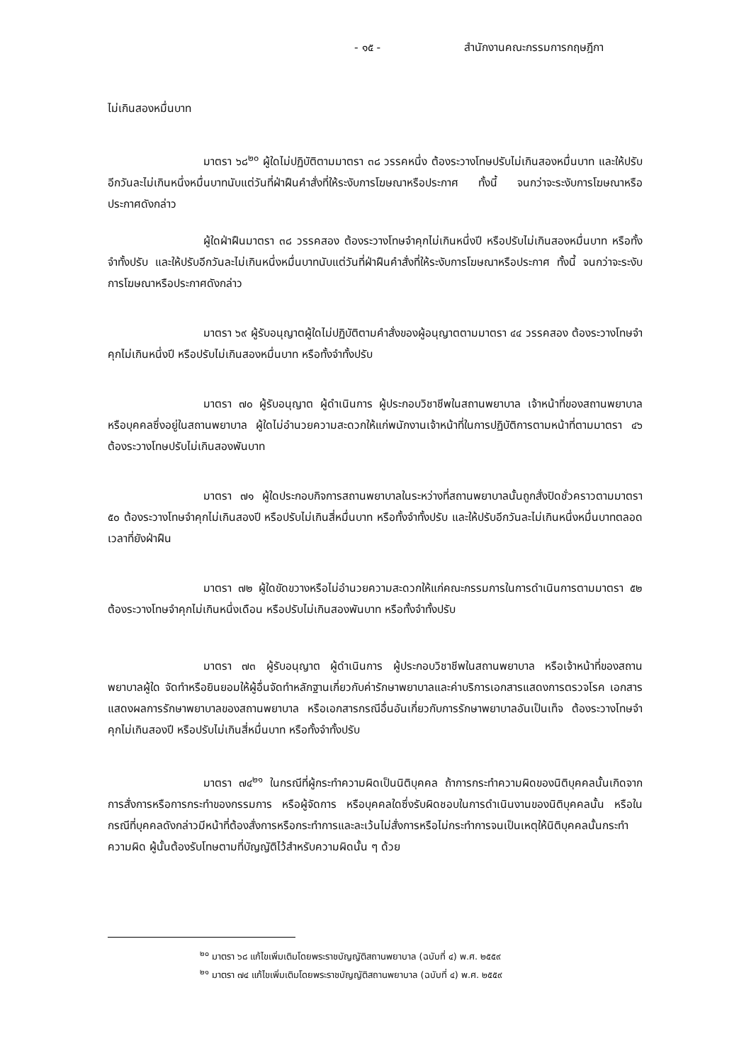- ๑๕ - สำนักงานคณะกรรมการกฤษฎีกา
ไม่เกินสองหมื่นบาท
มาตรา ๖๘<sup>๒๐</sup> ผู้ใดไม่ปฏิบัติตามมาตรา ๓๘ วรรคหนึ่ง ต้องระวางโทษปรับไม่เกินสองหมื่นบาท และให้ปรับอีกวันละไม่เกินหนึ่งหมื่นบาทนับแต่วันที่ฝ่าฝืนคำสั่งที่ให้ระงับการโฆษณาหรือประกาศ ทั้งนี้ จนกว่าจะระงับการโฆษณาหรือประกาศดังกล่าว
ผู้ใดฝ่าฝืนมาตรา ๓๘ วรรคสอง ต้องระวางโทษจำคุกไม่เกินหนึ่งปี หรือปรับไม่เกินสองหมื่นบาท หรือทั้งจำทั้งปรับ และให้ปรับอีกวันละไม่เกินหนึ่งหมื่นบาทนับแต่วันที่ฝ่าฝืนคำสั่งที่ให้ระงับการโฆษณาหรือประกาศ ทั้งนี้ จนกว่าจะระงับการโฆษณาหรือประกาศดังกล่าว
มาตรา ๖๙ ผู้รับอนุญาตผู้ใดไม่ปฏิบัติตามคำสั่งของผู้อนุญาตตามมาตรา ๔๔ วรรคสอง ต้องระวางโทษจำคุกไม่เกินหนึ่งปี หรือปรับไม่เกินสองหมื่นบาท หรือทั้งจำทั้งปรับ
มาตรา ๗๐ ผู้รับอนุญาต ผู้ดำเนินการ ผู้ประกอบวิชาชีพในสถานพยาบาล เจ้าหน้าที่ของสถานพยาบาล หรือบุคคลซึ่งอยู่ในสถานพยาบาล ผู้ใดไม่อำนวยความสะดวกให้แก่พนักงานเจ้าหน้าที่ในการปฏิบัติการตามหน้าที่ตามมาตรา ๔๖ ต้องระวางโทษปรับไม่เกินสองพันบาท
มาตรา ๗๑ ผู้ใดประกอบกิจการสถานพยาบาลในระหว่างที่สถานพยาบาลนั้นถูกสั่งปิดชั่วคราวตามมาตรา ๕๐ ต้องระวางโทษจำคุกไม่เกินสองปี หรือปรับไม่เกินสี่หมื่นบาท หรือทั้งจำทั้งปรับ และให้ปรับอีกวันละไม่เกินหนึ่งหมื่นบาทตลอดเวลาที่ยังฝ่าฝืน
มาตรา ๗๒ ผู้ใดขัดขวางหรือไม่อำนวยความสะดวกให้แก่คณะกรรมการในการดำเนินการตามมาตรา ๕๒ ต้องระวางโทษจำคุกไม่เกินหนึ่งเดือน หรือปรับไม่เกินสองพันบาท หรือทั้งจำทั้งปรับ
มาตรา ๗๓ ผู้รับอนุญาต ผู้ดำเนินการ ผู้ประกอบวิชาชีพในสถานพยาบาล หรือเจ้าหน้าที่ของสถานพยาบาลผู้ใด จัดทำหรือยินยอมให้ผู้อื่นจัดทำหลักฐานเกี่ยวกับค่ารักษาพยาบาลและค่าบริการเอกสารแสดงการตรวจโรค เอกสารแสดงผลการรักษาพยาบาลของสถานพยาบาล หรือเอกสารกรณีอื่นอันเกี่ยวกับการรักษาพยาบาลอันเป็นเท็จ ต้องระวางโทษจำคุกไม่เกินสองปี หรือปรับไม่เกินสี่หมื่นบาท หรือทั้งจำทั้งปรับ
มาตรา ๗๔<sup>๒๑</sup> ในกรณีที่ผู้กระทำความผิดเป็นนิติบุคคล ถ้าการกระทำความผิดของนิติบุคคลนั้นเกิดจากการสั่งการหรือการกระทำของกรรมการ หรือผู้จัดการ หรือบุคคลใดซึ่งรับผิดชอบในการดำเนินงานของนิติบุคคลนั้น หรือในกรณีที่บุคคลดังกล่าวมีหน้าที่ต้องสั่งการหรือกระทำการและละเว้นไม่สั่งการหรือไม่กระทำการจนเป็นเหตุให้นิติบุคคลนั้นกระทำความผิด ผู้นั้นต้องรับโทษตามที่บัญญัติไว้สำหรับความผิดนั้น ๆ ด้วย
<sup>๒๐</sup> มาตรา ๖๘ แก้ไขเพิ่มเติมโดยพระราชบัญญัติสถานพยาบาล (ฉบับที่ ๔) พ.ศ. ๒๕๕๙
<sup>๒๑</sup> มาตรา ๗๔ แก้ไขเพิ่มเติมโดยพระราชบัญญัติสถานพยาบาล (ฉบับที่ ๔) พ.ศ. ๒๕๕๙